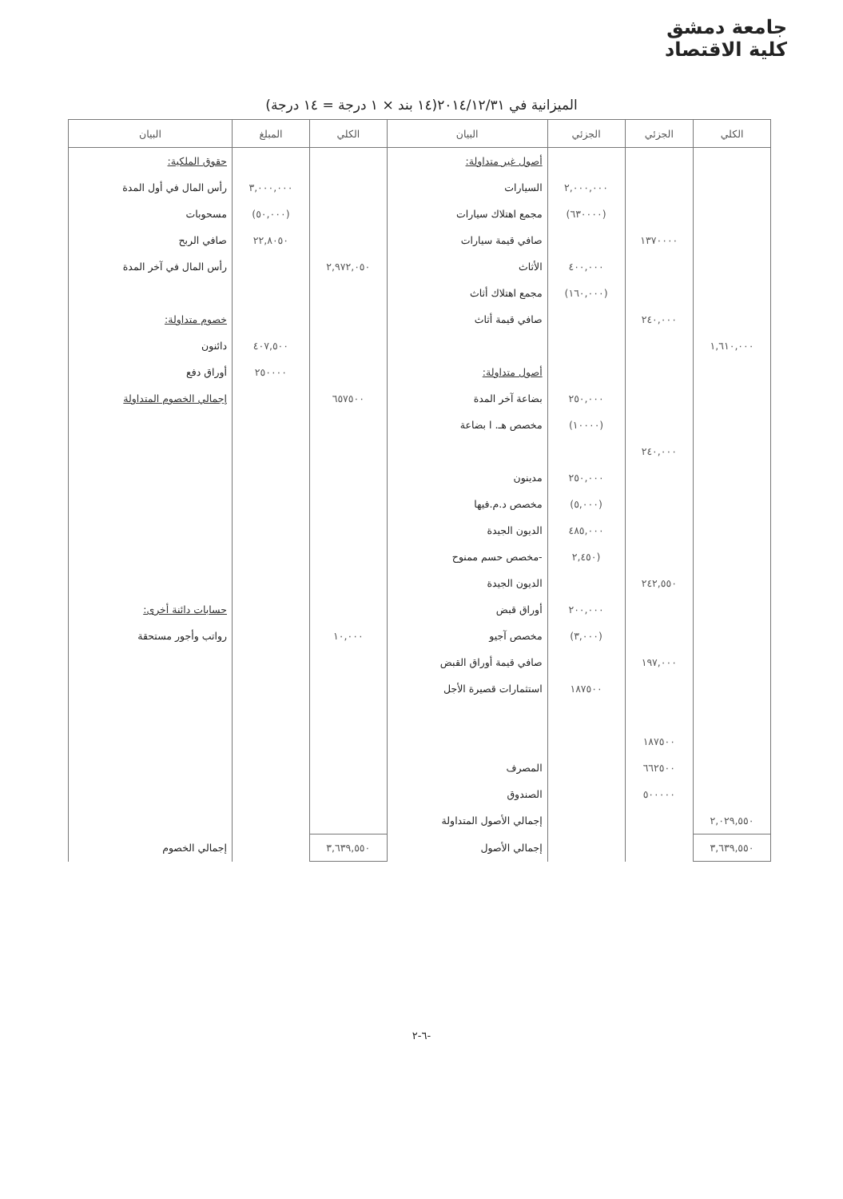جامعة دمشق
كلية الاقتصاد
الميزانية في ٢٠١٤/١٢/٣١(١٤ بند × ١ درجة = ١٤ درجة)
| الكلي | الجزئي | الجزئي | البيان | الكلي | المبلغ | البيان |
| --- | --- | --- | --- | --- | --- | --- |
| | | | أصول غير متداولة: | | | حقوق الملكية: |
| | | ٢,٠٠٠,٠٠٠ | السيارات | | ٣,٠٠٠,٠٠٠ | رأس المال في أول المدة |
| | | (٦٣٠٠٠٠) | مجمع اهتلاك سيارات | | (٥٠,٠٠٠) | مسحوبات |
| | ١٣٧٠٠٠٠ | | صافي قيمة سيارات | | ٢٢,٨٠٥٠ | صافي الربح |
| | | ٤٠٠,٠٠٠ | الأثاث | ٢,٩٧٢,٠٥٠ | | رأس المال في آخر المدة |
| | | (١٦٠,٠٠٠) | مجمع اهتلاك أثاث | | | |
| | ٢٤٠,٠٠٠ | | صافي قيمة أثاث | | | خصوم متداولة: |
| ١,٦١٠,٠٠٠ | | | | | ٤٠٧,٥٠٠ | دائنون |
| | | | أصول متداولة: | | ٢٥٠٠٠٠ | أوراق دفع |
| | | ٢٥٠,٠٠٠ | بضاعة آخر المدة | ٦٥٧٥٠٠ | | إجمالي الخصوم المتداولة |
| | | (١٠٠٠٠) | مخصص هـ. ا بضاعة | | | |
| | ٢٤٠,٠٠٠ | | | | | |
| | | ٢٥٠,٠٠٠ | مدينون | | | |
| | | (٥,٠٠٠) | مخصص د.م.فيها | | | |
| | | ٤٨٥,٠٠٠ | الديون الجيدة | | | |
| | | (٢,٤٥٠ | -مخصص حسم ممنوح | | | |
| | ٢٤٢,٥٥٠ | | الديون الجيدة | | | |
| | | ٢٠٠,٠٠٠ | أوراق قبض | | | حسابات دائنة أخرى: |
| | | (٣,٠٠٠) | مخصص آجيو | ١٠,٠٠٠ | | رواتب وأجور مستحقة |
| | ١٩٧,٠٠٠ | | صافي قيمة أوراق القبض | | | |
| | | ١٨٧٥٠٠ | استثمارات قصيرة الأجل | | | |
| | ١٨٧٥٠٠ | | | | | |
| | ٦٦٢٥٠٠ | | المصرف | | | |
| | ٥٠٠٠٠٠ | | الصندوق | | | |
| ٢,٠٢٩,٥٥٠ | | | إجمالي الأصول المتداولة | | | |
| ٣,٦٣٩,٥٥٠ | | | إجمالي الأصول | ٣,٦٣٩,٥٥٠ | | إجمالي الخصوم |
-٦-٢